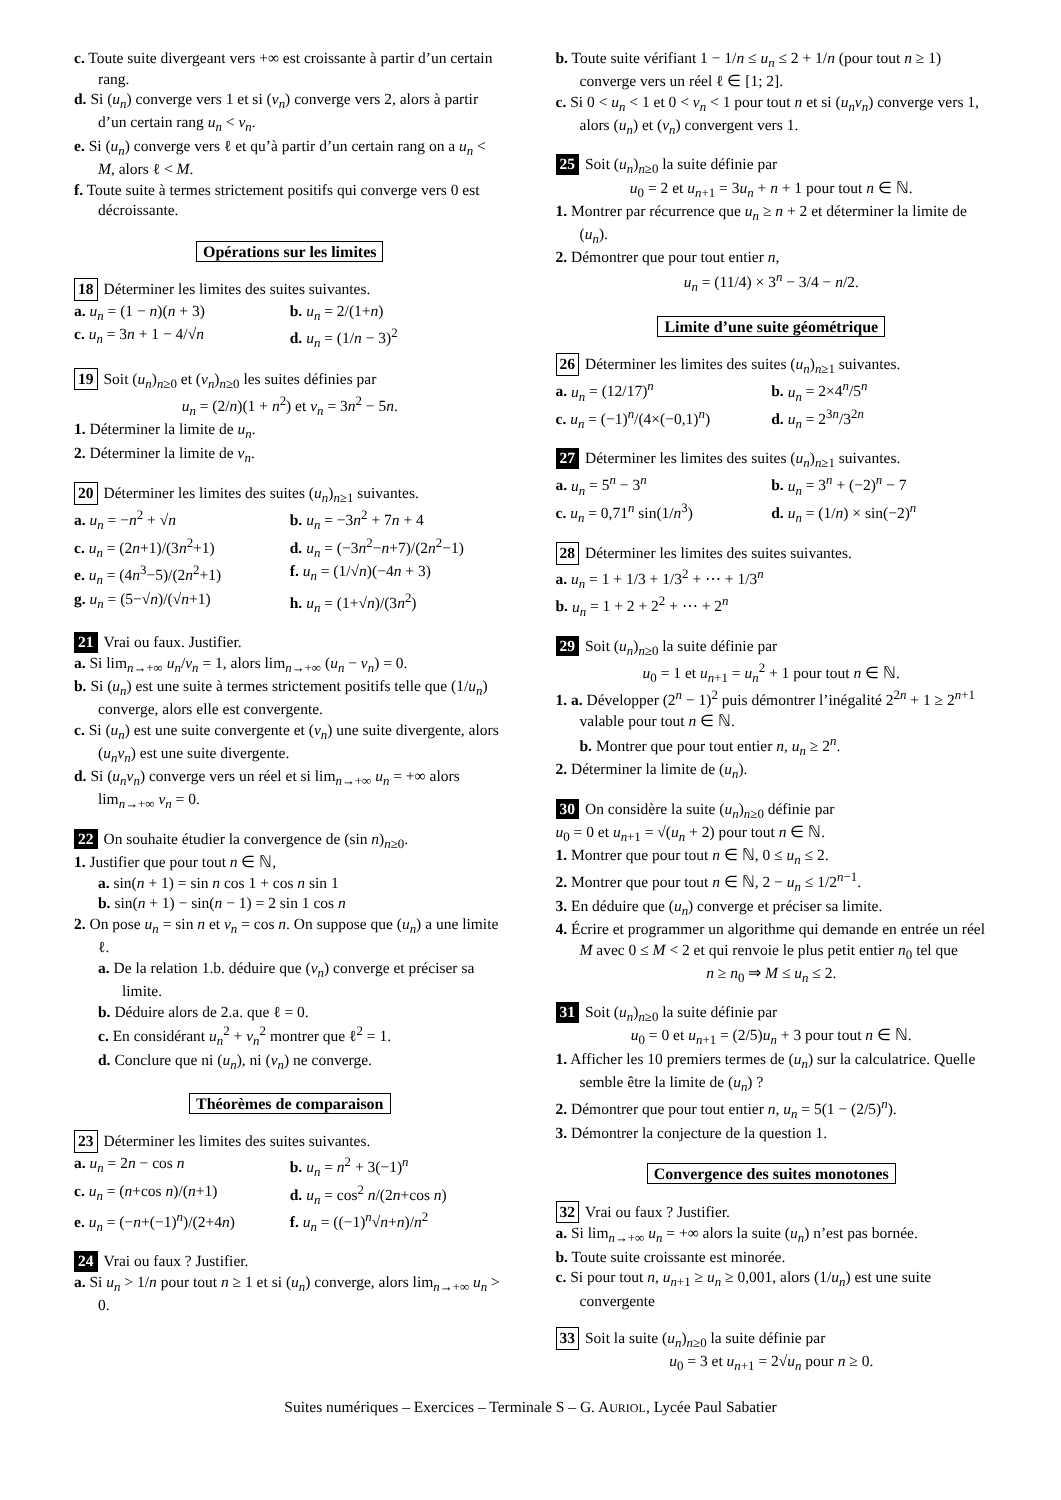c. Toute suite divergeant vers +∞ est croissante à partir d’un certain rang.
d. Si (u<sub>n</sub>) converge vers 1 et si (v<sub>n</sub>) converge vers 2, alors à partir d’un certain rang u<sub>n</sub> < v<sub>n</sub>.
e. Si (u<sub>n</sub>) converge vers ℓ et qu’à partir d’un certain rang on a u<sub>n</sub> < M, alors ℓ < M.
f. Toute suite à termes strictement positifs qui converge vers 0 est décroissante.
Opérations sur les limites
18 Déterminer les limites des suites suivantes.
a. u<sub>n</sub> = (1 − n)(n + 3)
b. u<sub>n</sub> = 2/(1+n)
c. u<sub>n</sub> = 3n + 1 − 4/√n
d. u<sub>n</sub> = (1/n − 3)<sup>2</sup>
19 Soit (u<sub>n</sub>)<sub>n≥0</sub> et (v<sub>n</sub>)<sub>n≥0</sub> les suites définies par
u<sub>n</sub> = (2/n)(1 + n<sup>2</sup>) et v<sub>n</sub> = 3n<sup>2</sup> − 5n.
1. Déterminer la limite de u<sub>n</sub>.
2. Déterminer la limite de v<sub>n</sub>.
20 Déterminer les limites des suites (u<sub>n</sub>)<sub>n≥1</sub> suivantes.
a. u<sub>n</sub> = −n<sup>2</sup> + √n
b. u<sub>n</sub> = −3n<sup>2</sup> + 7n + 4
c. u<sub>n</sub> = (2n+1)/(3n<sup>2</sup>+1)
d. u<sub>n</sub> = (−3n<sup>2</sup>−n+7)/(2n<sup>2</sup>−1)
e. u<sub>n</sub> = (4n<sup>3</sup>−5)/(2n<sup>2</sup>+1)
f. u<sub>n</sub> = (1/√n)(−4n + 3)
g. u<sub>n</sub> = (5−√n)/(√n+1)
h. u<sub>n</sub> = (1+√n)/(3n<sup>2</sup>)
21 Vrai ou faux. Justifier.
a. Si lim<sub>n→+∞</sub> u<sub>n</sub>/v<sub>n</sub> = 1, alors lim<sub>n→+∞</sub> (u<sub>n</sub> − v<sub>n</sub>) = 0.
b. Si (u<sub>n</sub>) est une suite à termes strictement positifs telle que (1/u<sub>n</sub>) converge, alors elle est convergente.
c. Si (u<sub>n</sub>) est une suite convergente et (v<sub>n</sub>) une suite divergente, alors (u<sub>n</sub>v<sub>n</sub>) est une suite divergente.
d. Si (u<sub>n</sub>v<sub>n</sub>) converge vers un réel et si lim<sub>n→+∞</sub> u<sub>n</sub> = +∞ alors lim<sub>n→+∞</sub> v<sub>n</sub> = 0.
22 On souhaite étudier la convergence de (sin n)<sub>n≥0</sub>.
1. Justifier que pour tout n ∈ ℕ,
a. sin(n + 1) = sin n cos 1 + cos n sin 1
b. sin(n + 1) − sin(n − 1) = 2 sin 1 cos n
2. On pose u<sub>n</sub> = sin n et v<sub>n</sub> = cos n. On suppose que (u<sub>n</sub>) a une limite ℓ.
a. De la relation 1.b. déduire que (v<sub>n</sub>) converge et préciser sa limite.
b. Déduire alors de 2.a. que ℓ = 0.
c. En considérant u<sub>n</sub><sup>2</sup> + v<sub>n</sub><sup>2</sup> montrer que ℓ<sup>2</sup> = 1.
d. Conclure que ni (u<sub>n</sub>), ni (v<sub>n</sub>) ne converge.
Théorèmes de comparaison
23 Déterminer les limites des suites suivantes.
a. u<sub>n</sub> = 2n − cos n
b. u<sub>n</sub> = n<sup>2</sup> + 3(−1)<sup>n</sup>
c. u<sub>n</sub> = (n+cos n)/(n+1)
d. u<sub>n</sub> = cos<sup>2</sup> n/(2n+cos n)
e. u<sub>n</sub> = (−n+(−1)<sup>n</sup>)/(2+4n)
f. u<sub>n</sub> = ((−1)<sup>n</sup>√n+n)/n<sup>2</sup>
24 Vrai ou faux ? Justifier.
a. Si u<sub>n</sub> > 1/n pour tout n ≥ 1 et si (u<sub>n</sub>) converge, alors lim<sub>n→+∞</sub> u<sub>n</sub> > 0.
b. Toute suite vérifiant 1 − 1/n ≤ u<sub>n</sub> ≤ 2 + 1/n (pour tout n ≥ 1) converge vers un réel ℓ ∈ [1; 2].
c. Si 0 < u<sub>n</sub> < 1 et 0 < v<sub>n</sub> < 1 pour tout n et si (u<sub>n</sub>v<sub>n</sub>) converge vers 1, alors (u<sub>n</sub>) et (v<sub>n</sub>) convergent vers 1.
25 Soit (u<sub>n</sub>)<sub>n≥0</sub> la suite définie par
u<sub>0</sub> = 2 et u<sub>n+1</sub> = 3u<sub>n</sub> + n + 1 pour tout n ∈ ℕ.
1. Montrer par récurrence que u<sub>n</sub> ≥ n + 2 et déterminer la limite de (u<sub>n</sub>).
2. Démontrer que pour tout entier n,
u<sub>n</sub> = (11/4) × 3<sup>n</sup> − 3/4 − n/2.
Limite d’une suite géométrique
26 Déterminer les limites des suites (u<sub>n</sub>)<sub>n≥1</sub> suivantes.
a. u<sub>n</sub> = (12/17)<sup>n</sup>
b. u<sub>n</sub> = 2×4<sup>n</sup>/5<sup>n</sup>
c. u<sub>n</sub> = (−1)<sup>n</sup>/(4×(−0,1)<sup>n</sup>)
d. u<sub>n</sub> = 2<sup>3n</sup>/3<sup>2n</sup>
27 Déterminer les limites des suites (u<sub>n</sub>)<sub>n≥1</sub> suivantes.
a. u<sub>n</sub> = 5<sup>n</sup> − 3<sup>n</sup>
b. u<sub>n</sub> = 3<sup>n</sup> + (−2)<sup>n</sup> − 7
c. u<sub>n</sub> = 0,71<sup>n</sup> sin(1/n<sup>3</sup>)
d. u<sub>n</sub> = (1/n) × sin(−2)<sup>n</sup>
28 Déterminer les limites des suites suivantes.
a. u<sub>n</sub> = 1 + 1/3 + 1/3<sup>2</sup> + ⋯ + 1/3<sup>n</sup>
b. u<sub>n</sub> = 1 + 2 + 2<sup>2</sup> + ⋯ + 2<sup>n</sup>
29 Soit (u<sub>n</sub>)<sub>n≥0</sub> la suite définie par
u<sub>0</sub> = 1 et u<sub>n+1</sub> = u<sub>n</sub><sup>2</sup> + 1 pour tout n ∈ ℕ.
1. a. Développer (2<sup>n</sup> − 1)<sup>2</sup> puis démontrer l’inégalité 2<sup>2n</sup> + 1 ≥ 2<sup>n+1</sup> valable pour tout n ∈ ℕ.
b. Montrer que pour tout entier n, u<sub>n</sub> ≥ 2<sup>n</sup>.
2. Déterminer la limite de (u<sub>n</sub>).
30 On considère la suite (u<sub>n</sub>)<sub>n≥0</sub> définie par
u<sub>0</sub> = 0 et u<sub>n+1</sub> = √(u<sub>n</sub> + 2) pour tout n ∈ ℕ.
1. Montrer que pour tout n ∈ ℕ, 0 ≤ u<sub>n</sub> ≤ 2.
2. Montrer que pour tout n ∈ ℕ, 2 − u<sub>n</sub> ≤ 1/2<sup>n−1</sup>.
3. En déduire que (u<sub>n</sub>) converge et préciser sa limite.
4. Écrire et programmer un algorithme qui demande en entrée un réel M avec 0 ≤ M < 2 et qui renvoie le plus petit entier n<sub>0</sub> tel que
n ≥ n<sub>0</sub> ⇒ M ≤ u<sub>n</sub> ≤ 2.
31 Soit (u<sub>n</sub>)<sub>n≥0</sub> la suite définie par
u<sub>0</sub> = 0 et u<sub>n+1</sub> = (2/5)u<sub>n</sub> + 3 pour tout n ∈ ℕ.
1. Afficher les 10 premiers termes de (u<sub>n</sub>) sur la calculatrice. Quelle semble être la limite de (u<sub>n</sub>) ?
2. Démontrer que pour tout entier n, u<sub>n</sub> = 5(1 − (2/5)<sup>n</sup>).
3. Démontrer la conjecture de la question 1.
Convergence des suites monotones
32 Vrai ou faux ? Justifier.
a. Si lim<sub>n→+∞</sub> u<sub>n</sub> = +∞ alors la suite (u<sub>n</sub>) n’est pas bornée.
b. Toute suite croissante est minorée.
c. Si pour tout n, u<sub>n+1</sub> ≥ u<sub>n</sub> ≥ 0,001, alors (1/u<sub>n</sub>) est une suite convergente
33 Soit la suite (u<sub>n</sub>)<sub>n≥0</sub> la suite définie par
u<sub>0</sub> = 3 et u<sub>n+1</sub> = 2√u<sub>n</sub> pour n ≥ 0.
Suites numériques – Exercices – Terminale S – G. AURIOL, Lycée Paul Sabatier